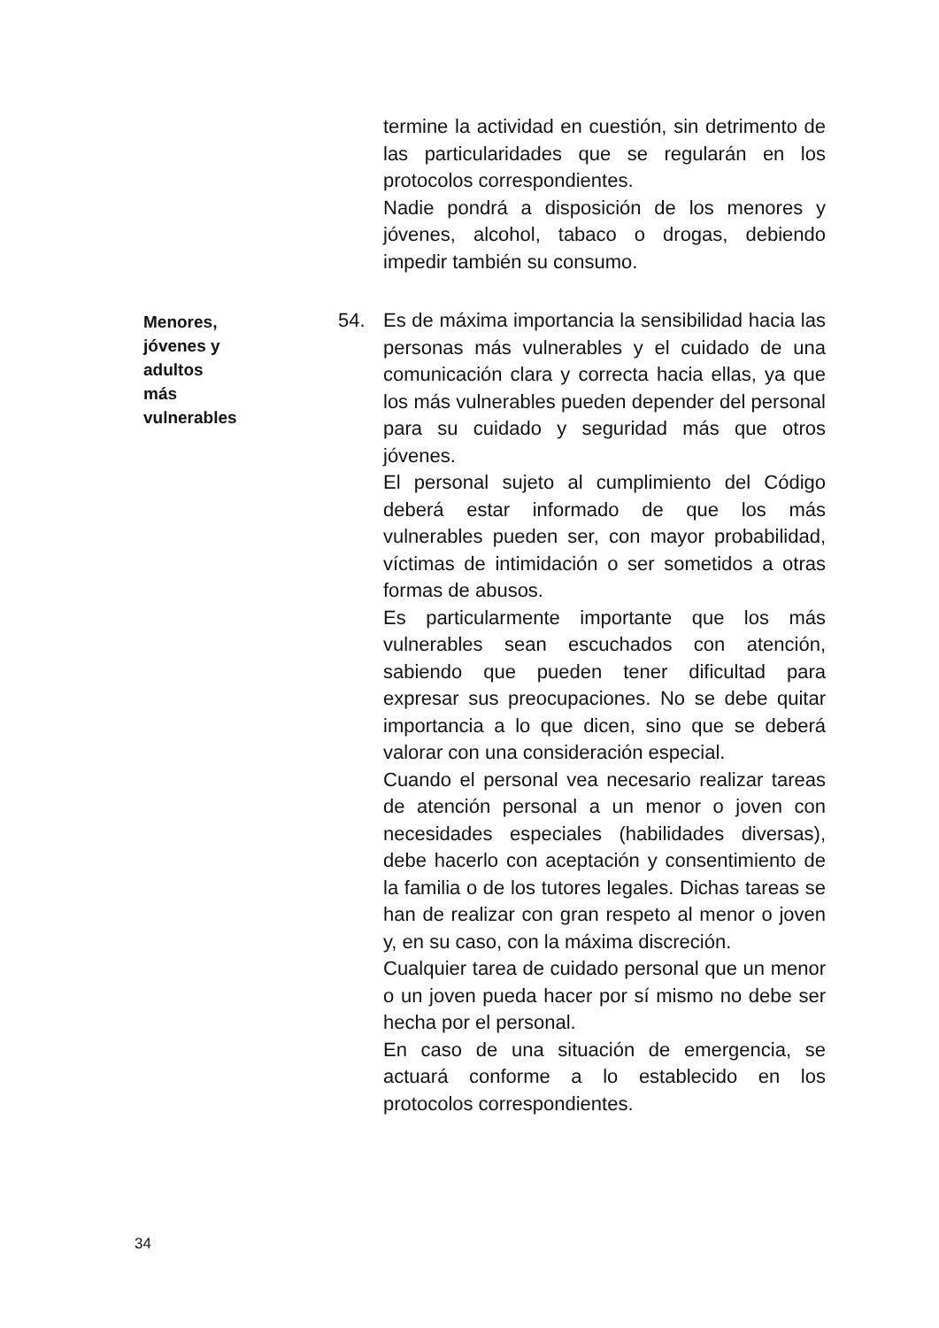termine la actividad en cuestión, sin detrimento de las particularidades que se regularán en los protocolos correspondientes.
Nadie pondrá a disposición de los menores y jóvenes, alcohol, tabaco o drogas, debiendo impedir también su consumo.
Menores, jóvenes y adultos más vulnerables
54. Es de máxima importancia la sensibilidad hacia las personas más vulnerables y el cuidado de una comunicación clara y correcta hacia ellas, ya que los más vulnerables pueden depender del personal para su cuidado y seguridad más que otros jóvenes.
El personal sujeto al cumplimiento del Código deberá estar informado de que los más vulnerables pueden ser, con mayor probabilidad, víctimas de intimidación o ser sometidos a otras formas de abusos.
Es particularmente importante que los más vulnerables sean escuchados con atención, sabiendo que pueden tener dificultad para expresar sus preocupaciones. No se debe quitar importancia a lo que dicen, sino que se deberá valorar con una consideración especial.
Cuando el personal vea necesario realizar tareas de atención personal a un menor o joven con necesidades especiales (habilidades diversas), debe hacerlo con aceptación y consentimiento de la familia o de los tutores legales. Dichas tareas se han de realizar con gran respeto al menor o joven y, en su caso, con la máxima discreción.
Cualquier tarea de cuidado personal que un menor o un joven pueda hacer por sí mismo no debe ser hecha por el personal.
En caso de una situación de emergencia, se actuará conforme a lo establecido en los protocolos correspondientes.
34